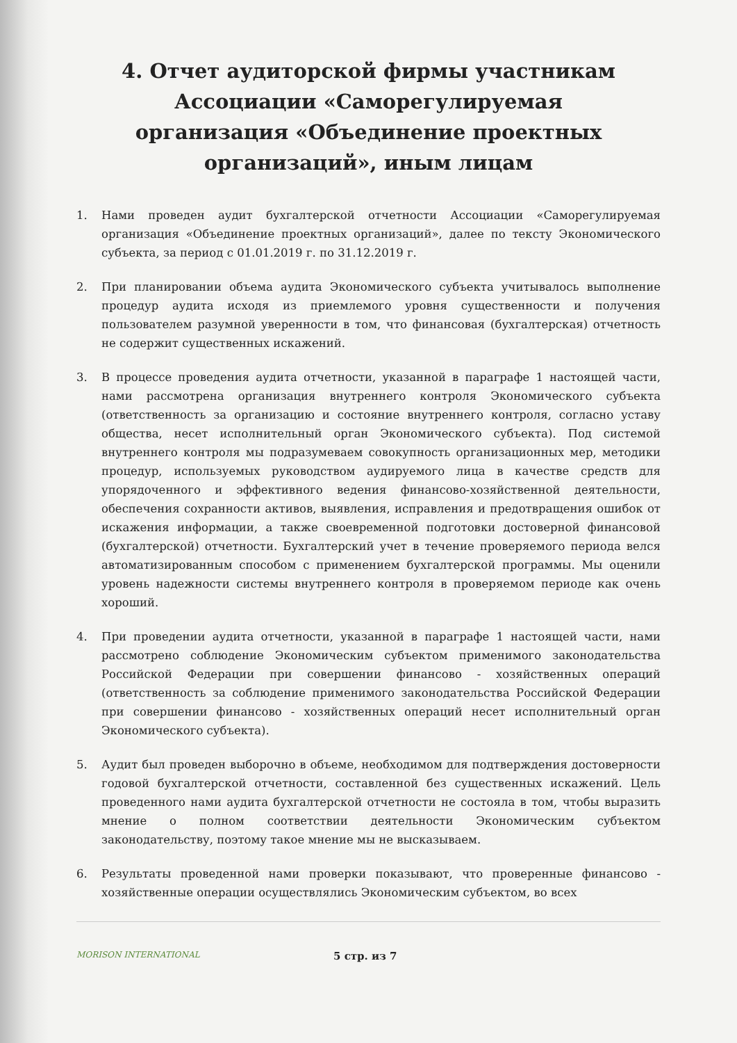4. Отчет аудиторской фирмы участникам Ассоциации «Саморегулируемая организация «Объединение проектных организаций», иным лицам
1. Нами проведен аудит бухгалтерской отчетности Ассоциации «Саморегулируемая организация «Объединение проектных организаций», далее по тексту Экономического субъекта, за период с 01.01.2019 г. по 31.12.2019 г.
2. При планировании объема аудита Экономического субъекта учитывалось выполнение процедур аудита исходя из приемлемого уровня существенности и получения пользователем разумной уверенности в том, что финансовая (бухгалтерская) отчетность не содержит существенных искажений.
3. В процессе проведения аудита отчетности, указанной в параграфе 1 настоящей части, нами рассмотрена организация внутреннего контроля Экономического субъекта (ответственность за организацию и состояние внутреннего контроля, согласно уставу общества, несет исполнительный орган Экономического субъекта). Под системой внутреннего контроля мы подразумеваем совокупность организационных мер, методики процедур, используемых руководством аудируемого лица в качестве средств для упорядоченного и эффективного ведения финансово-хозяйственной деятельности, обеспечения сохранности активов, выявления, исправления и предотвращения ошибок от искажения информации, а также своевременной подготовки достоверной финансовой (бухгалтерской) отчетности. Бухгалтерский учет в течение проверяемого периода велся автоматизированным способом с применением бухгалтерской программы. Мы оценили уровень надежности системы внутреннего контроля в проверяемом периоде как очень хороший.
4. При проведении аудита отчетности, указанной в параграфе 1 настоящей части, нами рассмотрено соблюдение Экономическим субъектом применимого законодательства Российской Федерации при совершении финансово - хозяйственных операций (ответственность за соблюдение применимого законодательства Российской Федерации при совершении финансово - хозяйственных операций несет исполнительный орган Экономического субъекта).
5. Аудит был проведен выборочно в объеме, необходимом для подтверждения достоверности годовой бухгалтерской отчетности, составленной без существенных искажений. Цель проведенного нами аудита бухгалтерской отчетности не состояла в том, чтобы выразить мнение о полном соответствии деятельности Экономическим субъектом законодательству, поэтому такое мнение мы не высказываем.
6. Результаты проведенной нами проверки показывают, что проверенные финансово - хозяйственные операции осуществлялись Экономическим субъектом, во всех
MORISON INTERNATIONAL
5 стр. из 7